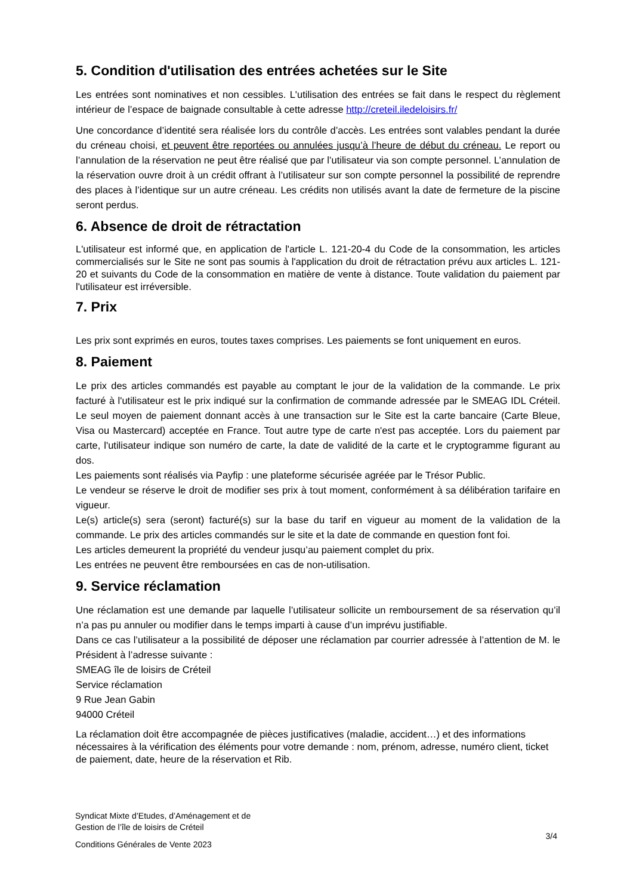5. Condition d'utilisation des entrées achetées sur le Site
Les entrées sont nominatives et non cessibles. L'utilisation des entrées se fait dans le respect du règlement intérieur de l’espace de baignade consultable à cette adresse http://creteil.iledeloisirs.fr/
Une concordance d’identité sera réalisée lors du contrôle d’accès. Les entrées sont valables pendant la durée du créneau choisi, et peuvent être reportées ou annulées jusqu’à l’heure de début du créneau. Le report ou l’annulation de la réservation ne peut être réalisé que par l’utilisateur via son compte personnel. L’annulation de la réservation ouvre droit à un crédit offrant à l’utilisateur sur son compte personnel la possibilité de reprendre des places à l’identique sur un autre créneau. Les crédits non utilisés avant la date de fermeture de la piscine seront perdus.
6. Absence de droit de rétractation
L'utilisateur est informé que, en application de l'article L. 121-20-4 du Code de la consommation, les articles commercialisés sur le Site ne sont pas soumis à l'application du droit de rétractation prévu aux articles L. 121-20 et suivants du Code de la consommation en matière de vente à distance. Toute validation du paiement par l'utilisateur est irréversible.
7. Prix
Les prix sont exprimés en euros, toutes taxes comprises. Les paiements se font uniquement en euros.
8. Paiement
Le prix des articles commandés est payable au comptant le jour de la validation de la commande. Le prix facturé à l'utilisateur est le prix indiqué sur la confirmation de commande adressée par le SMEAG IDL Créteil. Le seul moyen de paiement donnant accès à une transaction sur le Site est la carte bancaire (Carte Bleue, Visa ou Mastercard) acceptée en France. Tout autre type de carte n'est pas acceptée. Lors du paiement par carte, l'utilisateur indique son numéro de carte, la date de validité de la carte et le cryptogramme figurant au dos.
Les paiements sont réalisés via Payfip : une plateforme sécurisée agréée par le Trésor Public.
Le vendeur se réserve le droit de modifier ses prix à tout moment, conformément à sa délibération tarifaire en vigueur.
Le(s) article(s) sera (seront) facturé(s) sur la base du tarif en vigueur au moment de la validation de la commande. Le prix des articles commandés sur le site et la date de commande en question font foi.
Les articles demeurent la propriété du vendeur jusqu’au paiement complet du prix.
Les entrées ne peuvent être remboursées en cas de non-utilisation.
9. Service réclamation
Une réclamation est une demande par laquelle l’utilisateur sollicite un remboursement de sa réservation qu’il n’a pas pu annuler ou modifier dans le temps imparti à cause d’un imprévu justifiable.
Dans ce cas l’utilisateur a la possibilité de déposer une réclamation par courrier adressée à l’attention de M. le Président à l’adresse suivante :
SMEAG île de loisirs de Créteil
Service réclamation
9 Rue Jean Gabin
94000 Créteil
La réclamation doit être accompagnée de pièces justificatives (maladie, accident…) et des informations nécessaires à la vérification des éléments pour votre demande : nom, prénom, adresse, numéro client, ticket de paiement, date, heure de la réservation et Rib.
Syndicat Mixte d’Etudes, d’Aménagement et de
Gestion de l’île de loisirs de Créteil
Conditions Générales de Vente 2023
3/4